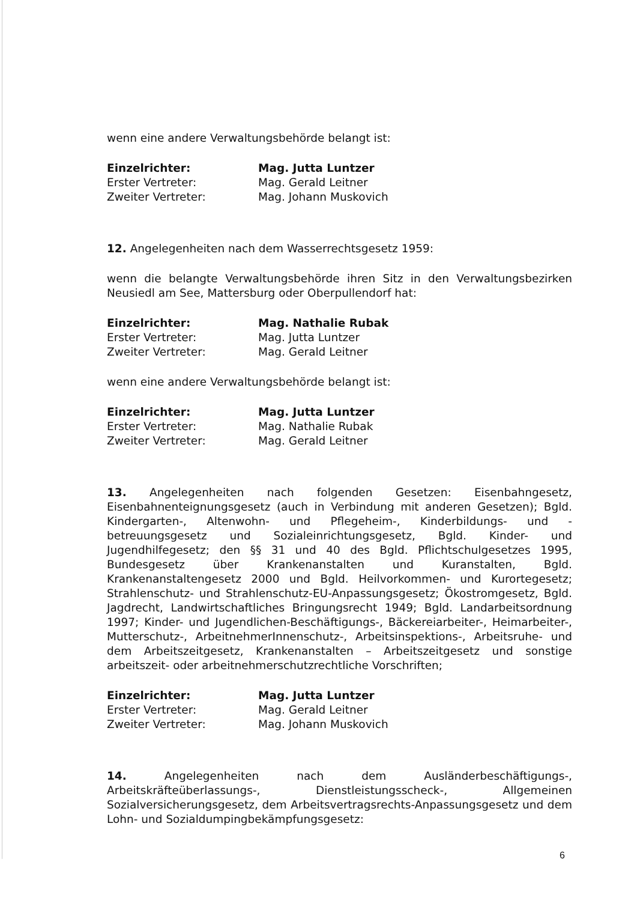wenn eine andere Verwaltungsbehörde belangt ist:
| Einzelrichter: | Mag. Jutta Luntzer |
| Erster Vertreter: | Mag. Gerald Leitner |
| Zweiter Vertreter: | Mag. Johann Muskovich |
12. Angelegenheiten nach dem Wasserrechtsgesetz 1959:
wenn die belangte Verwaltungsbehörde ihren Sitz in den Verwaltungsbezirken Neusiedl am See, Mattersburg oder Oberpullendorf hat:
| Einzelrichter: | Mag. Nathalie Rubak |
| Erster Vertreter: | Mag. Jutta Luntzer |
| Zweiter Vertreter: | Mag. Gerald Leitner |
wenn eine andere Verwaltungsbehörde belangt ist:
| Einzelrichter: | Mag. Jutta Luntzer |
| Erster Vertreter: | Mag. Nathalie Rubak |
| Zweiter Vertreter: | Mag. Gerald Leitner |
13. Angelegenheiten nach folgenden Gesetzen: Eisenbahngesetz, Eisenbahnenteignungsgesetz (auch in Verbindung mit anderen Gesetzen); Bgld. Kindergarten-, Altenwohn- und Pflegeheim-, Kinderbildungs- und -betreuungsgesetz und Sozialeinrichtungsgesetz, Bgld. Kinder- und Jugendhilfegesetz; den §§ 31 und 40 des Bgld. Pflichtschulgesetzes 1995, Bundesgesetz über Krankenanstalten und Kuranstalten, Bgld. Krankenanstaltengesetz 2000 und Bgld. Heilvorkommen- und Kurortegesetz; Strahlenschutz- und Strahlenschutz-EU-Anpassungsgesetz; Ökostromgesetz, Bgld. Jagdrecht, Landwirtschaftliches Bringungsrecht 1949; Bgld. Landarbeitsordnung 1997; Kinder- und Jugendlichen-Beschäftigungs-, Bäckereiarbeiter-, Heimarbeiter-, Mutterschutz-, ArbeitnehmerInnenschutz-, Arbeitsinspektions-, Arbeitsruhe- und dem Arbeitszeitgesetz, Krankenanstalten – Arbeitszeitgesetz und sonstige arbeitszeit- oder arbeitnehmerschutzrechtliche Vorschriften;
| Einzelrichter: | Mag. Jutta Luntzer |
| Erster Vertreter: | Mag. Gerald Leitner |
| Zweiter Vertreter: | Mag. Johann Muskovich |
14. Angelegenheiten nach dem Ausländerbeschäftigungs-, Arbeitskräfteüberlassungs-, Dienstleistungsscheck-, Allgemeinen Sozialversicherungsgesetz, dem Arbeitsvertragsrechts-Anpassungsgesetz und dem Lohn- und Sozialdumpingbekämpfungsgesetz:
6